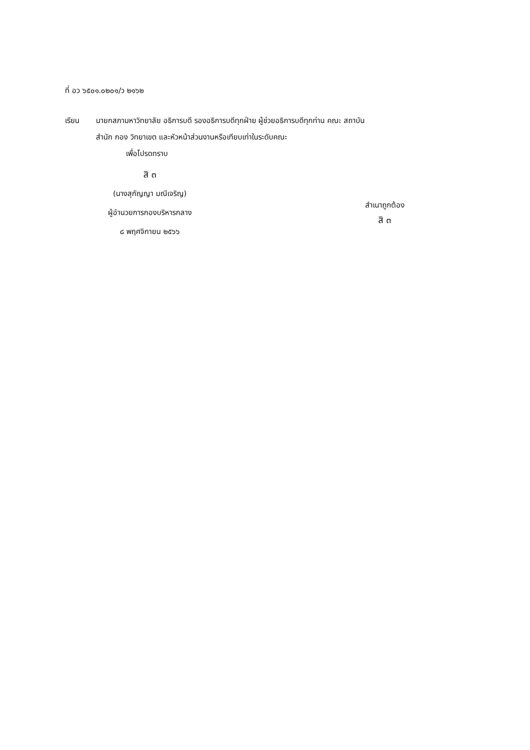ที่ อว ๖๕๐๑.๐๒๐๑/ว ๒๑๖๒
เรียน นายกสภามหาวิทยาลัย อธิการบดี รองอธิการบดีทุกฝ่าย ผู้ช่วยอธิการบดีทุกท่าน คณะ สถาบัน
สำนัก กอง วิทยาเขต และหัวหน้าส่วนงานหรือเทียบเท่าในระดับคณะ
เพื่อโปรดทราบ
สิ ๓
(นางสุกัญญา มณีเจริญ)
ผู้อำนวยการกองบริหารกลาง
๘ พฤศจิกายน ๒๕๖๖
สำเนาถูกต้อง
สิ ๓